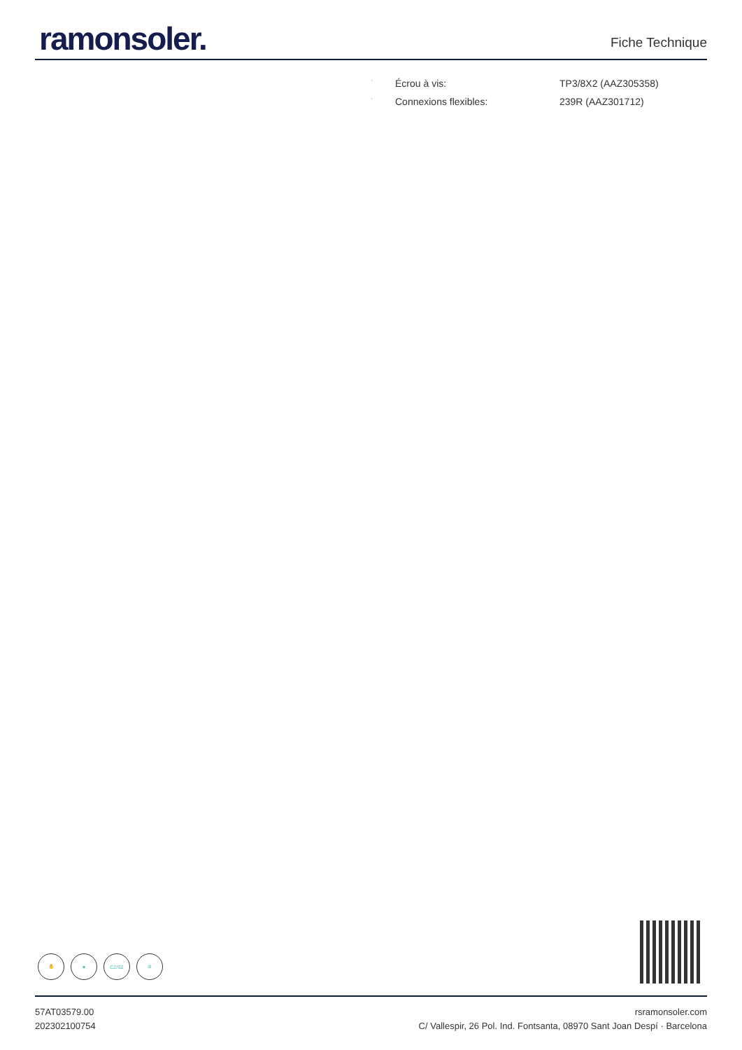ramonsoler.
Fiche Technique
| · | Écrou à vis: | TP3/8X2 (AAZ305358) |
| · | Connexions flexibles: | 239R (AAZ301712) |
✋ ♥ C2/S2 ⊘
57AT03579.00
202302100754
rsramonsoler.com
C/ Vallespir, 26 Pol. Ind. Fontsanta, 08970 Sant Joan Despí · Barcelona